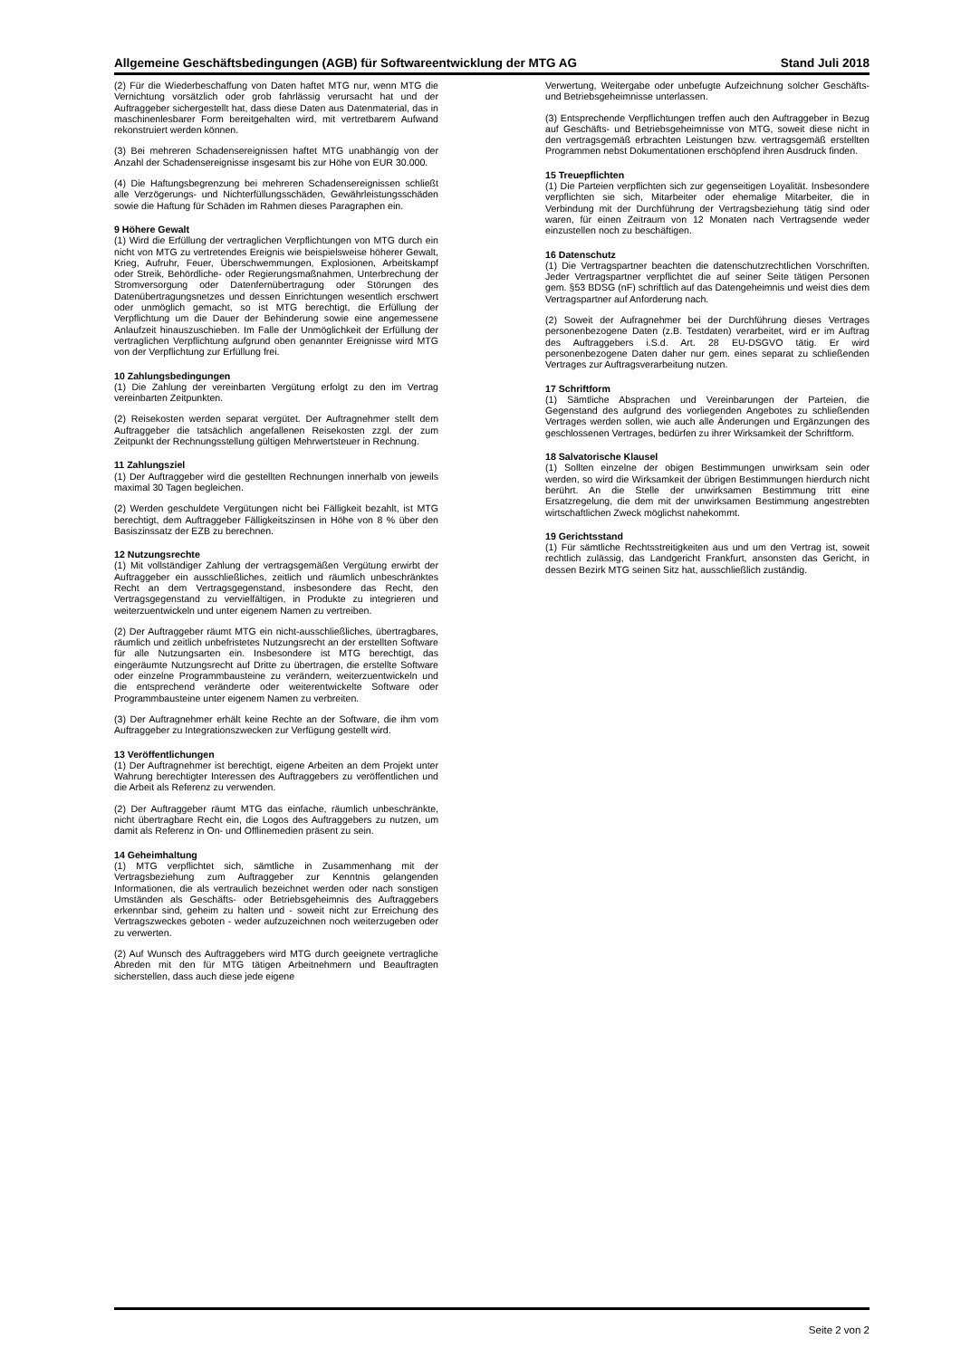Allgemeine Geschäftsbedingungen (AGB) für Softwareentwicklung der MTG AG Stand Juli 2018
(2) Für die Wiederbeschaffung von Daten haftet MTG nur, wenn MTG die Vernichtung vorsätzlich oder grob fahrlässig verursacht hat und der Auftraggeber sichergestellt hat, dass diese Daten aus Datenmaterial, das in maschinenlesbarer Form bereitgehalten wird, mit vertretbarem Aufwand rekonstruiert werden können.
(3) Bei mehreren Schadensereignissen haftet MTG unabhängig von der Anzahl der Schadensereignisse insgesamt bis zur Höhe von EUR 30.000.
(4) Die Haftungsbegrenzung bei mehreren Schadensereignissen schließt alle Verzögerungs- und Nichterfüllungsschäden, Gewährleistungsschäden sowie die Haftung für Schäden im Rahmen dieses Paragraphen ein.
9 Höhere Gewalt
(1) Wird die Erfüllung der vertraglichen Verpflichtungen von MTG durch ein nicht von MTG zu vertretendes Ereignis wie beispielsweise höherer Gewalt, Krieg, Aufruhr, Feuer, Überschwemmungen, Explosionen, Arbeitskampf oder Streik, Behördliche- oder Regierungsmaßnahmen, Unterbrechung der Stromversorgung oder Datenfernübertragung oder Störungen des Datenübertragungsnetzes und dessen Einrichtungen wesentlich erschwert oder unmöglich gemacht, so ist MTG berechtigt, die Erfüllung der Verpflichtung um die Dauer der Behinderung sowie eine angemessene Anlaufzeit hinauszuschieben. Im Falle der Unmöglichkeit der Erfüllung der vertraglichen Verpflichtung aufgrund oben genannter Ereignisse wird MTG von der Verpflichtung zur Erfüllung frei.
10 Zahlungsbedingungen
(1) Die Zahlung der vereinbarten Vergütung erfolgt zu den im Vertrag vereinbarten Zeitpunkten.
(2) Reisekosten werden separat vergütet. Der Auftragnehmer stellt dem Auftraggeber die tatsächlich angefallenen Reisekosten zzgl. der zum Zeitpunkt der Rechnungsstellung gültigen Mehrwertsteuer in Rechnung.
11 Zahlungsziel
(1) Der Auftraggeber wird die gestellten Rechnungen innerhalb von jeweils maximal 30 Tagen begleichen.
(2) Werden geschuldete Vergütungen nicht bei Fälligkeit bezahlt, ist MTG berechtigt, dem Auftraggeber Fälligkeitszinsen in Höhe von 8 % über den Basiszinssatz der EZB zu berechnen.
12 Nutzungsrechte
(1) Mit vollständiger Zahlung der vertragsgemäßen Vergütung erwirbt der Auftraggeber ein ausschließliches, zeitlich und räumlich unbeschränktes Recht an dem Vertragsgegenstand, insbesondere das Recht, den Vertragsgegenstand zu vervielfältigen, in Produkte zu integrieren und weiterzuentwickeln und unter eigenem Namen zu vertreiben.
(2) Der Auftraggeber räumt MTG ein nicht-ausschließliches, übertragbares, räumlich und zeitlich unbefristetes Nutzungsrecht an der erstellten Software für alle Nutzungsarten ein. Insbesondere ist MTG berechtigt, das eingeräumte Nutzungsrecht auf Dritte zu übertragen, die erstellte Software oder einzelne Programmbausteine zu verändern, weiterzuentwickeln und die entsprechend veränderte oder weiterentwickelte Software oder Programmbausteine unter eigenem Namen zu verbreiten.
(3) Der Auftragnehmer erhält keine Rechte an der Software, die ihm vom Auftraggeber zu Integrationszwecken zur Verfügung gestellt wird.
13 Veröffentlichungen
(1) Der Auftragnehmer ist berechtigt, eigene Arbeiten an dem Projekt unter Wahrung berechtigter Interessen des Auftraggebers zu veröffentlichen und die Arbeit als Referenz zu verwenden.
(2) Der Auftraggeber räumt MTG das einfache, räumlich unbeschränkte, nicht übertragbare Recht ein, die Logos des Auftraggebers zu nutzen, um damit als Referenz in On- und Offlinemedien präsent zu sein.
14 Geheimhaltung
(1) MTG verpflichtet sich, sämtliche in Zusammenhang mit der Vertragsbeziehung zum Auftraggeber zur Kenntnis gelangenden Informationen, die als vertraulich bezeichnet werden oder nach sonstigen Umständen als Geschäfts- oder Betriebsgeheimnis des Auftraggebers erkennbar sind, geheim zu halten und - soweit nicht zur Erreichung des Vertragszweckes geboten - weder aufzuzeichnen noch weiterzugeben oder zu verwerten.
(2) Auf Wunsch des Auftraggebers wird MTG durch geeignete vertragliche Abreden mit den für MTG tätigen Arbeitnehmern und Beauftragten sicherstellen, dass auch diese jede eigene
Verwertung, Weitergabe oder unbefugte Aufzeichnung solcher Geschäfts- und Betriebsgeheimnisse unterlassen.
(3) Entsprechende Verpflichtungen treffen auch den Auftraggeber in Bezug auf Geschäfts- und Betriebsgeheimnisse von MTG, soweit diese nicht in den vertragsgemäß erbrachten Leistungen bzw. vertragsgemäß erstellten Programmen nebst Dokumentationen erschöpfend ihren Ausdruck finden.
15 Treuepflichten
(1) Die Parteien verpflichten sich zur gegenseitigen Loyalität. Insbesondere verpflichten sie sich, Mitarbeiter oder ehemalige Mitarbeiter, die in Verbindung mit der Durchführung der Vertragsbeziehung tätig sind oder waren, für einen Zeitraum von 12 Monaten nach Vertragsende weder einzustellen noch zu beschäftigen.
16 Datenschutz
(1) Die Vertragspartner beachten die datenschutzrechtlichen Vorschriften. Jeder Vertragspartner verpflichtet die auf seiner Seite tätigen Personen gem. §53 BDSG (nF) schriftlich auf das Datengeheimnis und weist dies dem Vertragspartner auf Anforderung nach.
(2) Soweit der Aufragnehmer bei der Durchführung dieses Vertrages personenbezogene Daten (z.B. Testdaten) verarbeitet, wird er im Auftrag des Auftraggebers i.S.d. Art. 28 EU-DSGVO tätig. Er wird personenbezogene Daten daher nur gem. eines separat zu schließenden Vertrages zur Auftragsverarbeitung nutzen.
17 Schriftform
(1) Sämtliche Absprachen und Vereinbarungen der Parteien, die Gegenstand des aufgrund des vorliegenden Angebotes zu schließenden Vertrages werden sollen, wie auch alle Änderungen und Ergänzungen des geschlossenen Vertrages, bedürfen zu ihrer Wirksamkeit der Schriftform.
18 Salvatorische Klausel
(1) Sollten einzelne der obigen Bestimmungen unwirksam sein oder werden, so wird die Wirksamkeit der übrigen Bestimmungen hierdurch nicht berührt. An die Stelle der unwirksamen Bestimmung tritt eine Ersatzregelung, die dem mit der unwirksamen Bestimmung angestrebten wirtschaftlichen Zweck möglichst nahekommt.
19 Gerichtsstand
(1) Für sämtliche Rechtsstreitigkeiten aus und um den Vertrag ist, soweit rechtlich zulässig, das Landgericht Frankfurt, ansonsten das Gericht, in dessen Bezirk MTG seinen Sitz hat, ausschließlich zuständig.
Seite 2 von 2